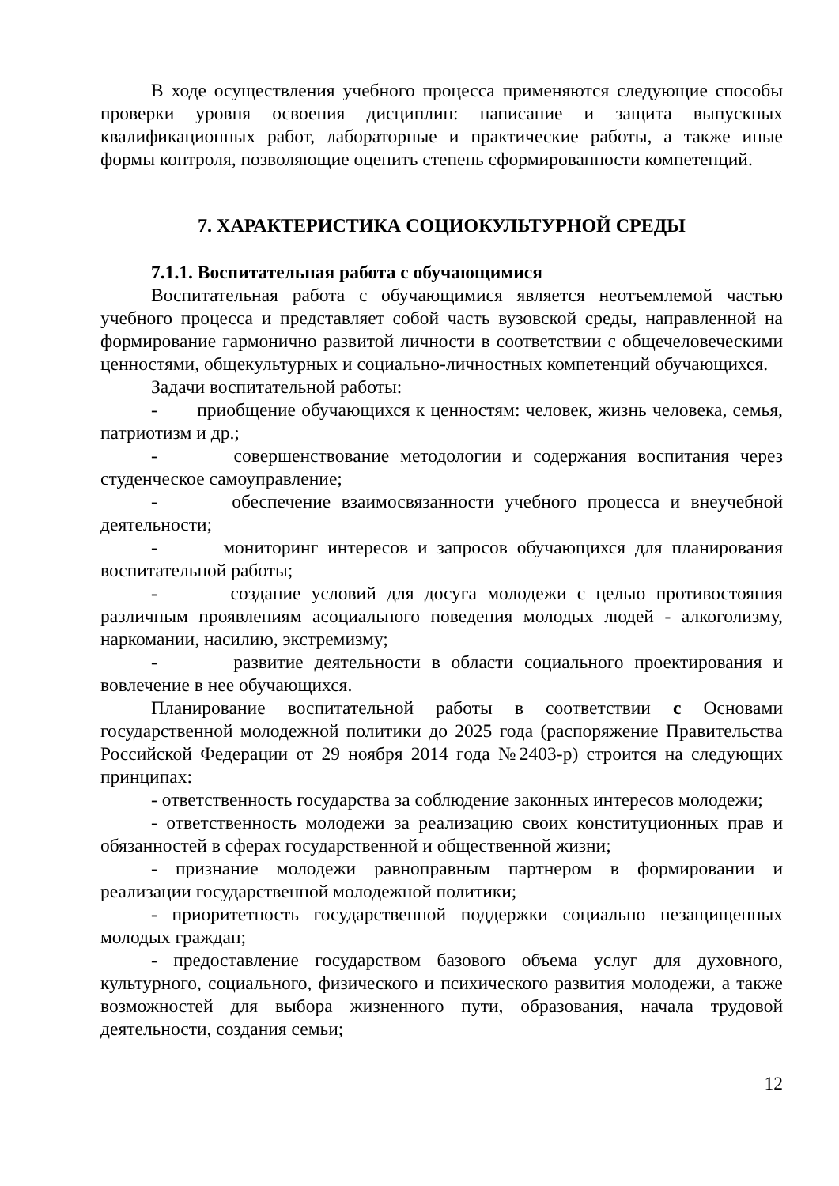В ходе осуществления учебного процесса применяются следующие способы проверки уровня освоения дисциплин: написание и защита выпускных квалификационных работ, лабораторные и практические работы, а также иные формы контроля, позволяющие оценить степень сформированности компетенций.
7. ХАРАКТЕРИСТИКА СОЦИОКУЛЬТУРНОЙ СРЕДЫ
7.1.1. Воспитательная работа с обучающимися
Воспитательная работа с обучающимися является неотъемлемой частью учебного процесса и представляет собой часть вузовской среды, направленной на формирование гармонично развитой личности в соответствии с общечеловеческими ценностями, общекультурных и социально-личностных компетенций обучающихся.
Задачи воспитательной работы:
- приобщение обучающихся к ценностям: человек, жизнь человека, семья, патриотизм и др.;
- совершенствование методологии и содержания воспитания через студенческое самоуправление;
- обеспечение взаимосвязанности учебного процесса и внеучебной деятельности;
- мониторинг интересов и запросов обучающихся для планирования воспитательной работы;
- создание условий для досуга молодежи с целью противостояния различным проявлениям асоциального поведения молодых людей - алкоголизму, наркомании, насилию, экстремизму;
- развитие деятельности в области социального проектирования и вовлечение в нее обучающихся.
Планирование воспитательной работы в соответствии с Основами государственной молодежной политики до 2025 года (распоряжение Правительства Российской Федерации от 29 ноября 2014 года №2403-р) строится на следующих принципах:
- ответственность государства за соблюдение законных интересов молодежи;
- ответственность молодежи за реализацию своих конституционных прав и обязанностей в сферах государственной и общественной жизни;
- признание молодежи равноправным партнером в формировании и реализации государственной молодежной политики;
- приоритетность государственной поддержки социально незащищенных молодых граждан;
- предоставление государством базового объема услуг для духовного, культурного, социального, физического и психического развития молодежи, а также возможностей для выбора жизненного пути, образования, начала трудовой деятельности, создания семьи;
12